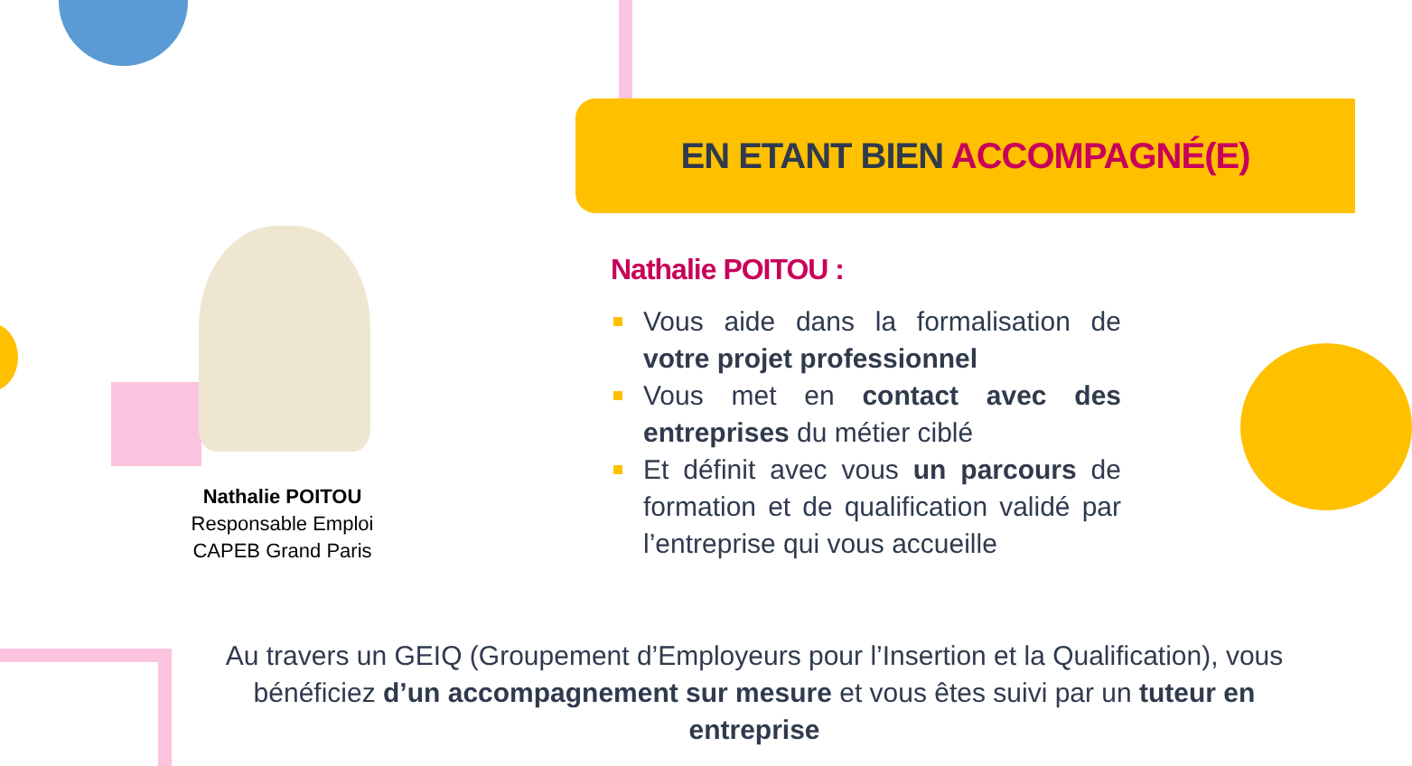EN ETANT BIEN ACCOMPAGNÉ(E)
Nathalie POITOU
Responsable Emploi
CAPEB Grand Paris
Nathalie POITOU :
Vous aide dans la formalisation de votre projet professionnel
Vous met en contact avec des entreprises du métier ciblé
Et définit avec vous un parcours de formation et de qualification validé par l’entreprise qui vous accueille
Au travers un GEIQ (Groupement d’Employeurs pour l’Insertion et la Qualification), vous bénéficiez d’un accompagnement sur mesure et vous êtes suivi par un tuteur en entreprise